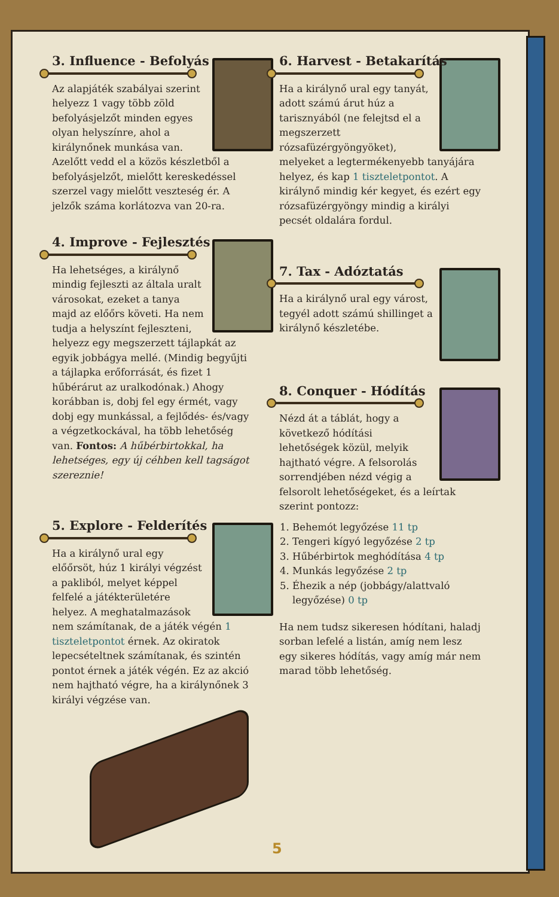3. Influence - Befolyás
Az alapjáték szabályai szerint helyezz 1 vagy több zöld befolyásjelzőt minden egyes olyan helyszínre, ahol a királynőnek munkása van. Azelőtt vedd el a közös készletből a befolyásjelzőt, mielőtt kereskedéssel szerzel vagy mielőtt veszteség ér. A jelzők száma korlátozva van 20-ra.
4. Improve - Fejlesztés
Ha lehetséges, a királynő mindig fejleszti az általa uralt városokat, ezeket a tanya majd az előőrs követi. Ha nem tudja a helyszínt fejleszteni, helyezz egy megszerzett tájlapkát az egyik jobbágya mellé. (Mindig begyűjti a tájlapka erőforrását, és fizet 1 hűbérárut az uralkodónak.) Ahogy korábban is, dobj fel egy érmét, vagy dobj egy munkással, a fejlődés- és/vagy a végzetkockával, ha több lehetőség van. Fontos: A hűbérbirtokkal, ha lehetséges, egy új céhben kell tagságot szereznie!
5. Explore - Felderítés
Ha a királynő ural egy előőrsöt, húz 1 királyi végzést a pakliból, melyet képpel felfelé a játékterületére helyez. A meghatalmazások nem számítanak, de a játék végén 1 tiszteletpontot érnek. Az okiratok lepecsételtnek számítanak, és szintén pontot érnek a játék végén. Ez az akció nem hajtható végre, ha a királynőnek 3 királyi végzése van.
6. Harvest - Betakarítás
Ha a királynő ural egy tanyát, adott számú árut húz a tarisznyából (ne felejtsd el a megszerzett rózsafüzérgyöngyöket), melyeket a legtermékenyebb tanyájára helyez, és kap 1 tiszteletpontot. A királynő mindig kér kegyet, és ezért egy rózsafüzérgyöngy mindig a királyi pecsét oldalára fordul.
7. Tax - Adóztatás
Ha a királynő ural egy várost, tegyél adott számú shillinget a királynő készletébe.
8. Conquer - Hódítás
Nézd át a táblát, hogy a következő hódítási lehetőségek közül, melyik hajtható végre. A felsorolás sorrendjében nézd végig a felsorolt lehetőségeket, és a leírtak szerint pontozz:
1. Behemót legyőzése 11 tp
2. Tengeri kígyó legyőzése 2 tp
3. Hűbérbirtok meghódítása 4 tp
4. Munkás legyőzése 2 tp
5. Éhezik a nép (jobbágy/alattvaló legyőzése) 0 tp
Ha nem tudsz sikeresen hódítani, haladj sorban lefelé a listán, amíg nem lesz egy sikeres hódítás, vagy amíg már nem marad több lehetőség.
5